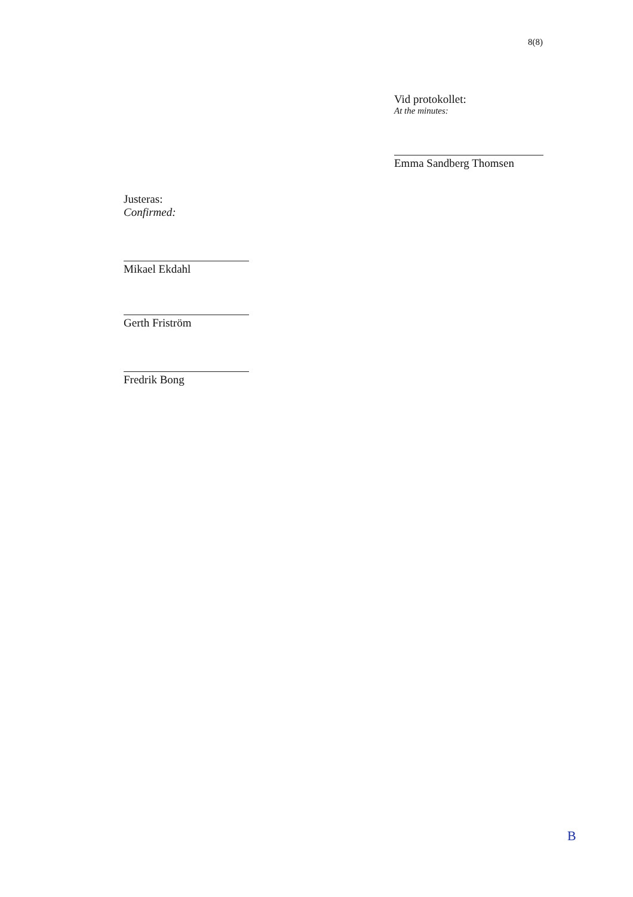8(8)
Vid protokollet:
At the minutes:
Emma Sandberg Thomsen
Justeras:
Confirmed:
Mikael Ekdahl
Gerth Friström
Fredrik Bong
B